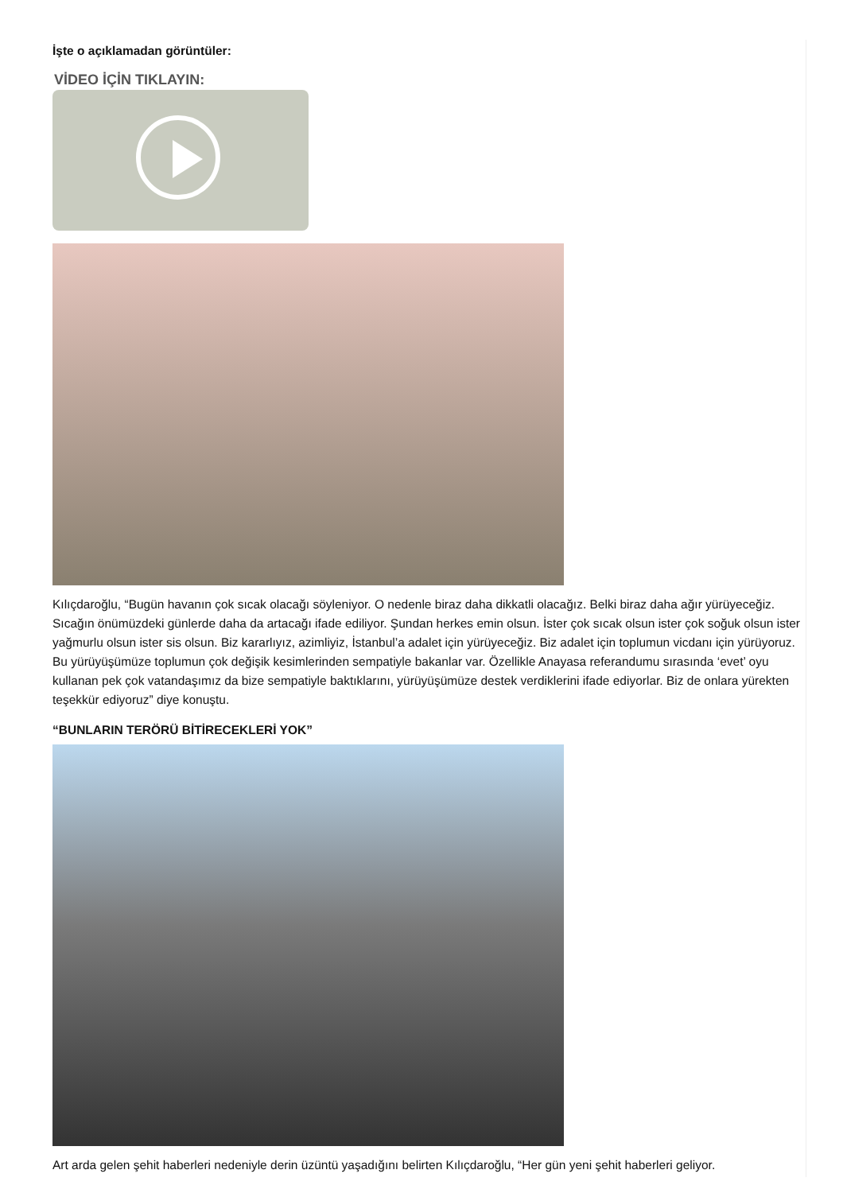İşte o açıklamadan görüntüler:
VİDEO İÇİN TIKLAYIN:
Kılıçdaroğlu, “Bugün havanın çok sıcak olacağı söyleniyor. O nedenle biraz daha dikkatli olacağız. Belki biraz daha ağır yürüyeceğiz. Sıcağın önümüzdeki günlerde daha da artacağı ifade ediliyor. Şundan herkes emin olsun. İster çok sıcak olsun ister çok soğuk olsun ister yağmurlu olsun ister sis olsun. Biz kararlıyız, azimliyiz, İstanbul’a adalet için yürüyeceğiz. Biz adalet için toplumun vicdanı için yürüyoruz. Bu yürüyüşümüze toplumun çok değişik kesimlerinden sempatiyle bakanlar var. Özellikle Anayasa referandumu sırasında ‘evet’ oyu kullanan pek çok vatandaşımız da bize sempatiyle baktıklarını, yürüyüşümüze destek verdiklerini ifade ediyorlar. Biz de onlara yürekten teşekkür ediyoruz” diye konuştu.
“BUNLARIN TERÖRÜ BİTİRECEKLERİ YOK”
Art arda gelen şehit haberleri nedeniyle derin üzüntü yaşadığını belirten Kılıçdaroğlu, “Her gün yeni şehit haberleri geliyor.